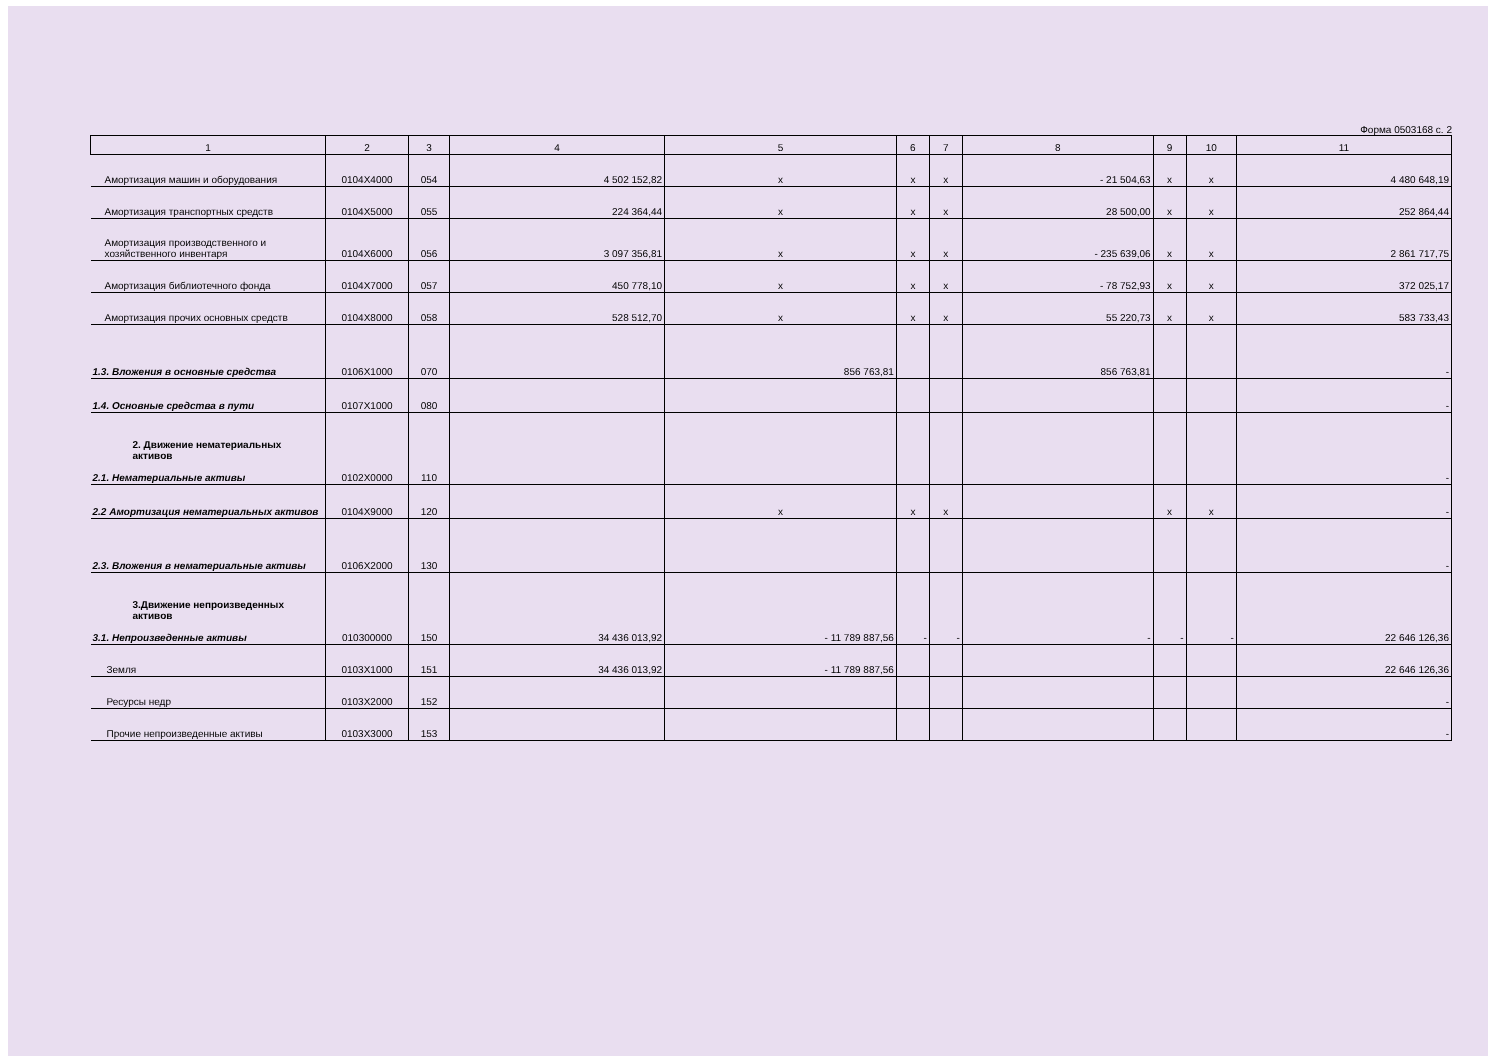Форма 0503168 с. 2
| 1 | 2 | 3 | 4 | 5 | 6 | 7 | 8 | 9 | 10 | 11 |
| --- | --- | --- | --- | --- | --- | --- | --- | --- | --- | --- |
| Амортизация машин и оборудования | 0104X4000 | 054 | 4 502 152,82 | x | x | x | - 21 504,63 | x | x | 4 480 648,19 |
| Амортизация транспортных средств | 0104X5000 | 055 | 224 364,44 | x | x | x | 28 500,00 | x | x | 252 864,44 |
| Амортизация производственного и хозяйственного инвентаря | 0104X6000 | 056 | 3 097 356,81 | x | x | x | - 235 639,06 | x | x | 2 861 717,75 |
| Амортизация библиотечного фонда | 0104X7000 | 057 | 450 778,10 | x | x | x | - 78 752,93 | x | x | 372 025,17 |
| Амортизация прочих основных средств | 0104X8000 | 058 | 528 512,70 | x | x | x | 55 220,73 | x | x | 583 733,43 |
| 1.3. Вложения в основные средства | 0106X1000 | 070 | | 856 763,81 | | | 856 763,81 | | | - |
| 1.4. Основные средства в пути | 0107X1000 | 080 | | | | | | | | - |
| 2. Движение нематериальных активов 2.1. Нематериальные активы | 0102X0000 | 110 | | | | | | | | - |
| 2.2 Амортизация нематериальных активов | 0104X9000 | 120 | | x | x | x | | x | x | - |
| 2.3. Вложения в нематериальные активы | 0106X2000 | 130 | | | | | | | | - |
| 3.Движение непроизведенных активов 3.1. Непроизведенные активы | 010300000 | 150 | 34 436 013,92 | - 11 789 887,56 | - | - | - | - | - | 22 646 126,36 |
| Земля | 0103X1000 | 151 | 34 436 013,92 | - 11 789 887,56 | | | | | | 22 646 126,36 |
| Ресурсы недр | 0103X2000 | 152 | | | | | | | | - |
| Прочие непроизведенные активы | 0103X3000 | 153 | | | | | | | | - |